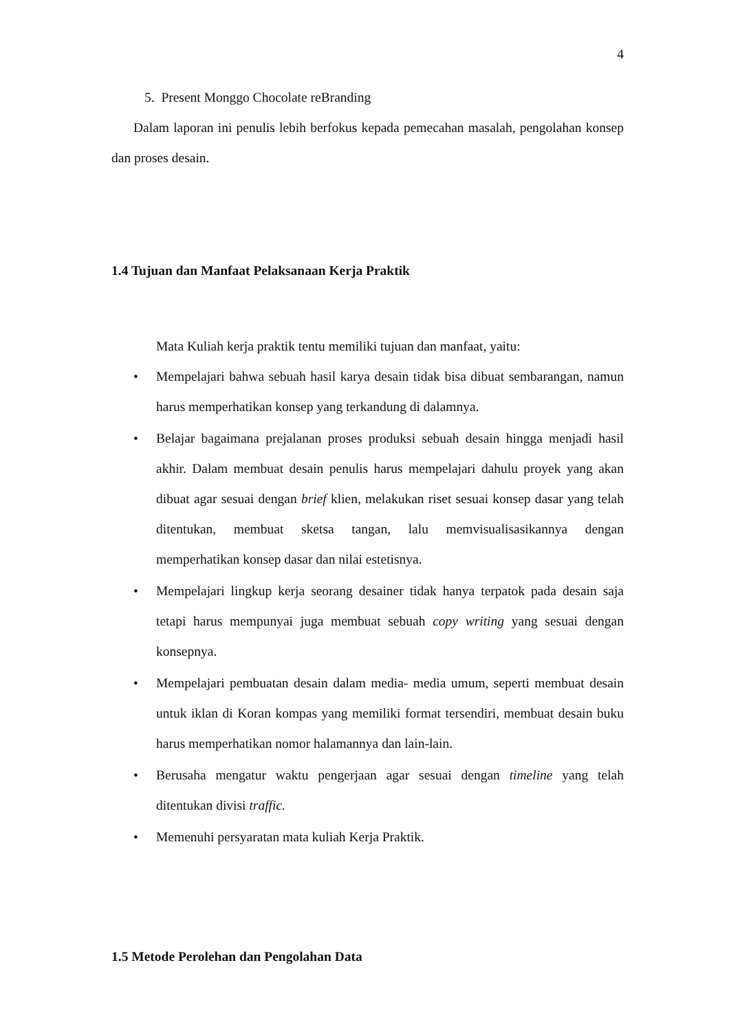4
5. Present Monggo Chocolate reBranding
Dalam laporan ini penulis lebih berfokus kepada pemecahan masalah, pengolahan konsep dan proses desain.
1.4 Tujuan dan Manfaat Pelaksanaan Kerja Praktik
Mata Kuliah kerja praktik tentu memiliki tujuan dan manfaat, yaitu:
• Mempelajari bahwa sebuah hasil karya desain tidak bisa dibuat sembarangan, namun harus memperhatikan konsep yang terkandung di dalamnya.
• Belajar bagaimana prejalanan proses produksi sebuah desain hingga menjadi hasil akhir. Dalam membuat desain penulis harus mempelajari dahulu proyek yang akan dibuat agar sesuai dengan brief klien, melakukan riset sesuai konsep dasar yang telah ditentukan, membuat sketsa tangan, lalu memvisualisasikannya dengan memperhatikan konsep dasar dan nilai estetisnya.
• Mempelajari lingkup kerja seorang desainer tidak hanya terpatok pada desain saja tetapi harus mempunyai juga membuat sebuah copy writing yang sesuai dengan konsepnya.
• Mempelajari pembuatan desain dalam media- media umum, seperti membuat desain untuk iklan di Koran kompas yang memiliki format tersendiri, membuat desain buku harus memperhatikan nomor halamannya dan lain-lain.
• Berusaha mengatur waktu pengerjaan agar sesuai dengan timeline yang telah ditentukan divisi traffic.
• Memenuhi persyaratan mata kuliah Kerja Praktik.
1.5 Metode Perolehan dan Pengolahan Data